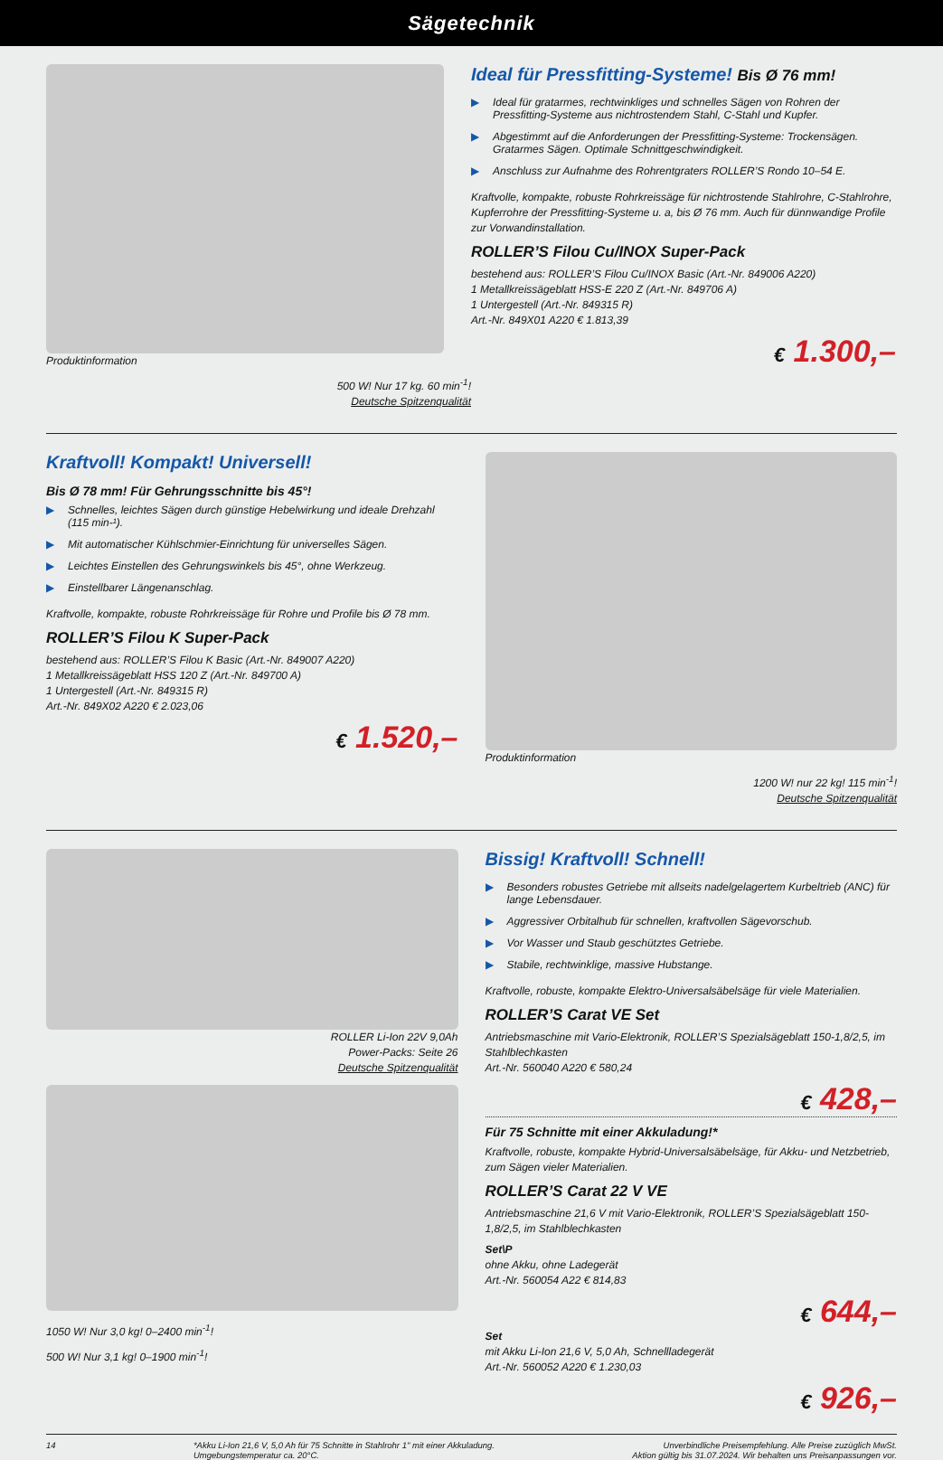Sägetechnik
Produktinformation
500 W! Nur 17 kg. 60 min<sup>-1</sup>!
Deutsche Spitzenqualität
Ideal für Pressfitting-Systeme! Bis Ø 76 mm!
▶ Ideal für gratarmes, rechtwinkliges und schnelles Sägen von Rohren der Pressfitting-Systeme aus nichtrostendem Stahl, C-Stahl und Kupfer.
▶ Abgestimmt auf die Anforderungen der Pressfitting-Systeme: Trockensägen. Gratarmes Sägen. Optimale Schnittgeschwindigkeit.
▶ Anschluss zur Aufnahme des Rohrentgraters ROLLER’S Rondo 10–54 E.
Kraftvolle, kompakte, robuste Rohrkreissäge für nichtrostende Stahlrohre, C-Stahlrohre, Kupferrohre der Pressfitting-Systeme u. a, bis Ø 76 mm. Auch für dünnwandige Profile zur Vorwandinstallation.
ROLLER’S Filou Cu/INOX Super-Pack
bestehend aus: ROLLER’S Filou Cu/INOX Basic (Art.-Nr. 849006 A220)
1 Metallkreissägeblatt HSS-E 220 Z (Art.-Nr. 849706 A)
1 Untergestell (Art.-Nr. 849315 R)
Art.-Nr. 849X01 A220 € 1.813,39
€ 1.300,–
Kraftvoll! Kompakt! Universell!
Bis Ø 78 mm! Für Gehrungsschnitte bis 45°!
▶ Schnelles, leichtes Sägen durch günstige Hebelwirkung und ideale Drehzahl (115 min-¹).
▶ Mit automatischer Kühlschmier-Einrichtung für universelles Sägen.
▶ Leichtes Einstellen des Gehrungswinkels bis 45°, ohne Werkzeug.
▶ Einstellbarer Längenanschlag.
Kraftvolle, kompakte, robuste Rohrkreissäge für Rohre und Profile bis Ø 78 mm.
ROLLER’S Filou K Super-Pack
bestehend aus: ROLLER’S Filou K Basic (Art.-Nr. 849007 A220)
1 Metallkreissägeblatt HSS 120 Z (Art.-Nr. 849700 A)
1 Untergestell (Art.-Nr. 849315 R)
Art.-Nr. 849X02 A220 € 2.023,06
€ 1.520,–
Produktinformation
1200 W! nur 22 kg! 115 min<sup>-1</sup>!
Deutsche Spitzenqualität
ROLLER Li-Ion 22V 9,0Ah
Power-Packs: Seite 26
Deutsche Spitzenqualität
1050 W! Nur 3,0 kg! 0–2400 min<sup>-1</sup>!
500 W! Nur 3,1 kg! 0–1900 min<sup>-1</sup>!
Bissig! Kraftvoll! Schnell!
▶ Besonders robustes Getriebe mit allseits nadelgelagertem Kurbeltrieb (ANC) für lange Lebensdauer.
▶ Aggressiver Orbitalhub für schnellen, kraftvollen Sägevorschub.
▶ Vor Wasser und Staub geschütztes Getriebe.
▶ Stabile, rechtwinklige, massive Hubstange.
Kraftvolle, robuste, kompakte Elektro-Universalsäbelsäge für viele Materialien.
ROLLER’S Carat VE Set
Antriebsmaschine mit Vario-Elektronik, ROLLER’S Spezialsägeblatt 150-1,8/2,5, im Stahlblechkasten
Art.-Nr. 560040 A220 € 580,24
€ 428,–
Für 75 Schnitte mit einer Akkuladung!*
Kraftvolle, robuste, kompakte Hybrid-Universalsäbelsäge, für Akku- und Netzbetrieb, zum Sägen vieler Materialien.
ROLLER’S Carat 22 V VE
Antriebsmaschine 21,6 V mit Vario-Elektronik, ROLLER’S Spezialsägeblatt 150-1,8/2,5, im Stahlblechkasten
Set\P
ohne Akku, ohne Ladegerät
Art.-Nr. 560054 A22 € 814,83
€ 644,–
Set
mit Akku Li-Ion 21,6 V, 5,0 Ah, Schnellladegerät
Art.-Nr. 560052 A220 € 1.230,03
€ 926,–
14 *Akku Li-Ion 21,6 V, 5,0 Ah für 75 Schnitte in Stahlrohr 1" mit einer Akkuladung.
Umgebungstemperatur ca. 20°C. Unverbindliche Preisempfehlung. Alle Preise zuzüglich MwSt.
Aktion gültig bis 31.07.2024. Wir behalten uns Preisanpassungen vor.